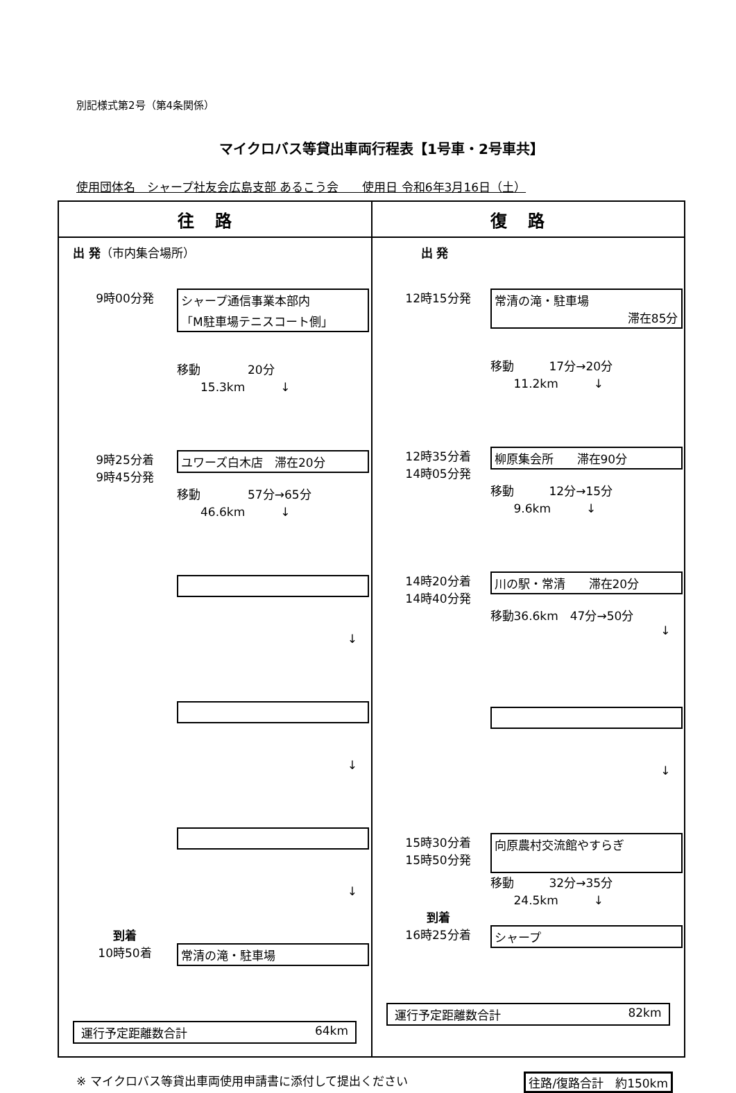別記様式第2号（第4条関係）
マイクロバス等貸出車両行程表【1号車・2号車共】
使用団体名　シャープ社友会広島支部 あるこう会　　使用日 令和6年3月16日（土）
| 往路 | 復路 |
| --- | --- |
| 出 発 （市内集合場所） 9時00分発 シャープ通信事業本部内 「M駐車場テニスコート側」 移動 20分 15.3km ↓ 9時25分着 9時45分発 ユワーズ白木店 滞在20分 移動 57分→65分 46.6km ↓ ↓ ↓ ↓ 到着 10時50着 常清の滝・駐車場 運行予定距離数合計 64km | 出 発 12時15分発 常清の滝・駐車場 滞在85分 移動 17分→20分 11.2km ↓ 12時35分着 14時05分発 柳原集会所 滞在90分 移動 12分→15分 9.6km ↓ 14時20分着 14時40分発 川の駅・常清 滞在20分 移動36.6km 47分→50分 ↓ ↓ 15時30分着 15時50分発 向原農村交流館やすらぎ 移動 32分→35分 24.5km ↓ 到着 16時25分着 シャープ 運行予定距離数合計 82km |
※ マイクロバス等貸出車両使用申請書に添付して提出ください 往路/復路合計　約150km